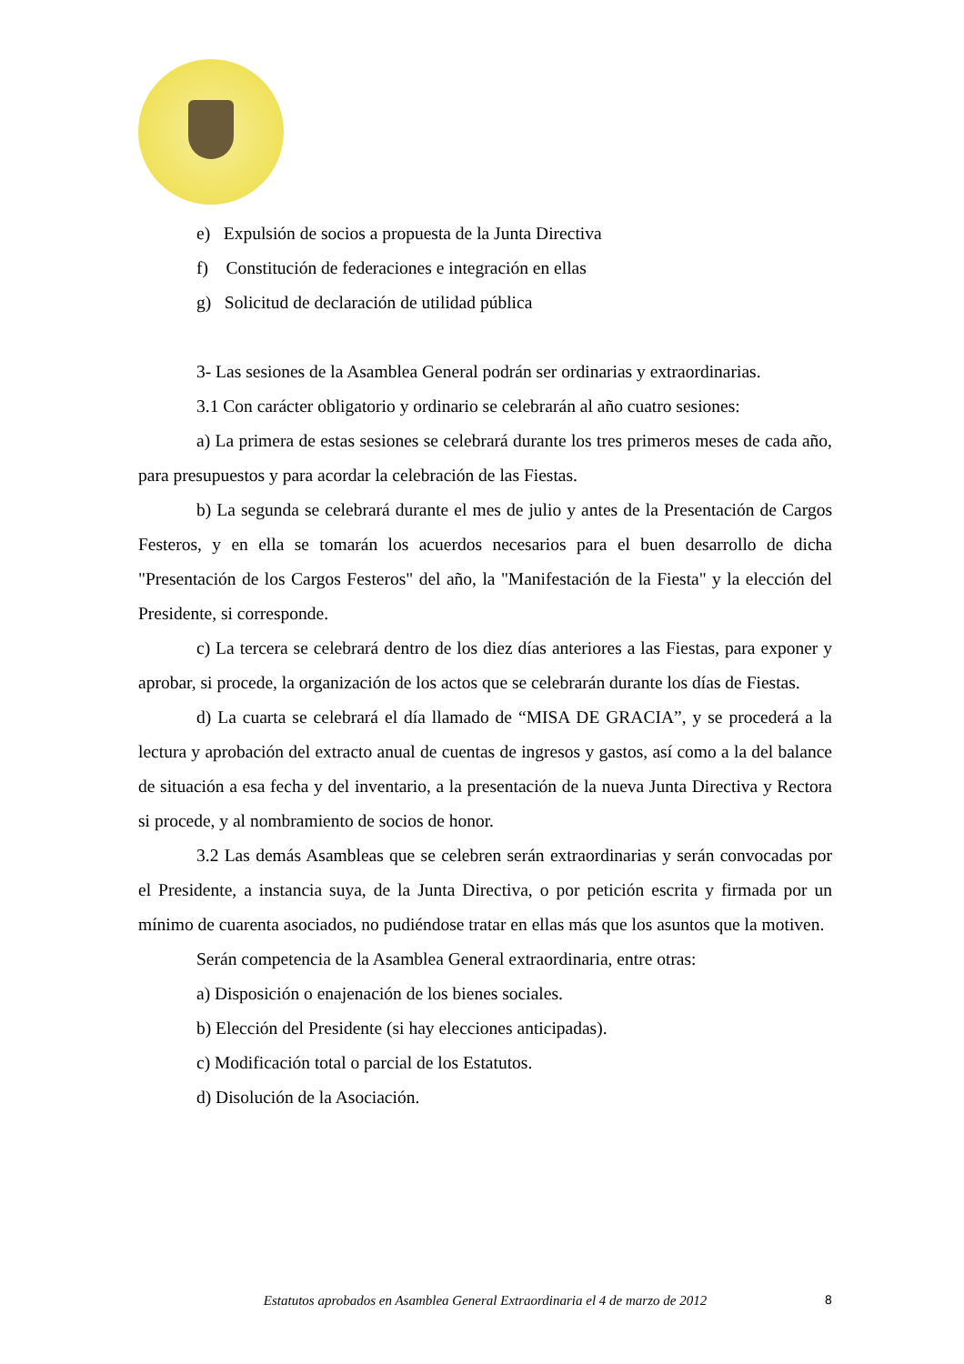e) Expulsión de socios a propuesta de la Junta Directiva
f) Constitución de federaciones e integración en ellas
g) Solicitud de declaración de utilidad pública
3- Las sesiones de la Asamblea General podrán ser ordinarias y extraordinarias.
3.1 Con carácter obligatorio y ordinario se celebrarán al año cuatro sesiones:
a) La primera de estas sesiones se celebrará durante los tres primeros meses de cada año, para presupuestos y para acordar la celebración de las Fiestas.
b) La segunda se celebrará durante el mes de julio y antes de la Presentación de Cargos Festeros, y en ella se tomarán los acuerdos necesarios para el buen desarrollo de dicha "Presentación de los Cargos Festeros" del año, la "Manifestación de la Fiesta" y la elección del Presidente, si corresponde.
c) La tercera se celebrará dentro de los diez días anteriores a las Fiestas, para exponer y aprobar, si procede, la organización de los actos que se celebrarán durante los días de Fiestas.
d) La cuarta se celebrará el día llamado de “MISA DE GRACIA”, y se procederá a la lectura y aprobación del extracto anual de cuentas de ingresos y gastos, así como a la del balance de situación a esa fecha y del inventario, a la presentación de la nueva Junta Directiva y Rectora si procede, y al nombramiento de socios de honor.
3.2 Las demás Asambleas que se celebren serán extraordinarias y serán convocadas por el Presidente, a instancia suya, de la Junta Directiva, o por petición escrita y firmada por un mínimo de cuarenta asociados, no pudiéndose tratar en ellas más que los asuntos que la motiven.
Serán competencia de la Asamblea General extraordinaria, entre otras:
a) Disposición o enajenación de los bienes sociales.
b) Elección del Presidente (si hay elecciones anticipadas).
c) Modificación total o parcial de los Estatutos.
d) Disolución de la Asociación.
Estatutos aprobados en Asamblea General Extraordinaria el 4 de marzo de 2012 8